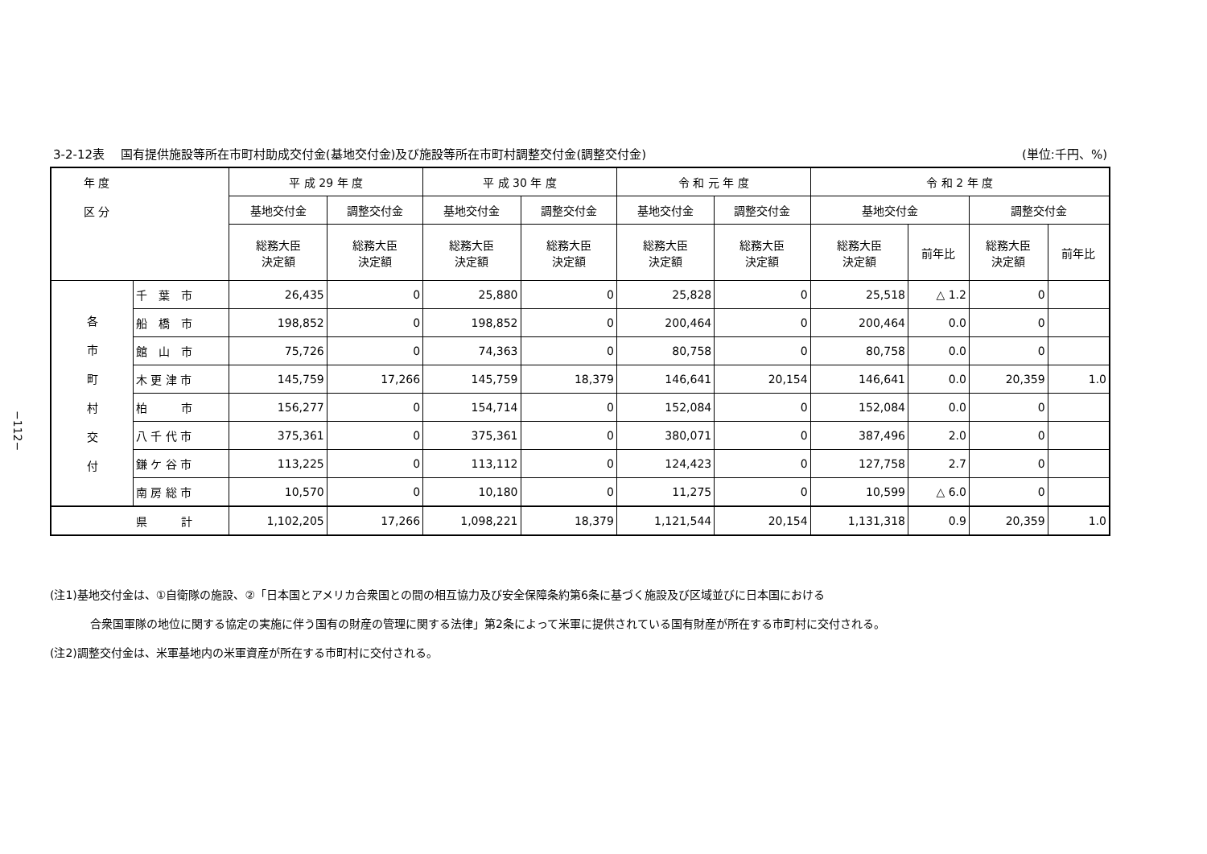−112−
3-2-12表　 国有提供施設等所在市町村助成交付金(基地交付金)及び施設等所在市町村調整交付金(調整交付金) (単位:千円、%)
| 年 度 区 分 | | 平 成 29 年 度 | | 平 成 30 年 度 | | 令 和 元 年 度 | | 令 和 2 年 度 | | | |
| --- | --- | --- | --- | --- | --- | --- | --- | --- | --- | --- | --- |
| | | 基地交付金 | 調整交付金 | 基地交付金 | 調整交付金 | 基地交付金 | 調整交付金 | 基地交付金 | | 調整交付金 | |
| | | 総務大臣 決定額 | 総務大臣 決定額 | 総務大臣 決定額 | 総務大臣 決定額 | 総務大臣 決定額 | 総務大臣 決定額 | 総務大臣 決定額 | 前年比 | 総務大臣 決定額 | 前年比 |
| 各 市 町 村 交 付 | 千 葉 市 | 26,435 | 0 | 25,880 | 0 | 25,828 | 0 | 25,518 | △ 1.2 | 0 | |
| | 船 橋 市 | 198,852 | 0 | 198,852 | 0 | 200,464 | 0 | 200,464 | 0.0 | 0 | |
| | 館 山 市 | 75,726 | 0 | 74,363 | 0 | 80,758 | 0 | 80,758 | 0.0 | 0 | |
| | 木 更 津 市 | 145,759 | 17,266 | 145,759 | 18,379 | 146,641 | 20,154 | 146,641 | 0.0 | 20,359 | 1.0 |
| | 柏 市 | 156,277 | 0 | 154,714 | 0 | 152,084 | 0 | 152,084 | 0.0 | 0 | |
| | 八 千 代 市 | 375,361 | 0 | 375,361 | 0 | 380,071 | 0 | 387,496 | 2.0 | 0 | |
| | 鎌 ケ 谷 市 | 113,225 | 0 | 113,112 | 0 | 124,423 | 0 | 127,758 | 2.7 | 0 | |
| | 南 房 総 市 | 10,570 | 0 | 10,180 | 0 | 11,275 | 0 | 10,599 | △ 6.0 | 0 | |
| | 県 計 | 1,102,205 | 17,266 | 1,098,221 | 18,379 | 1,121,544 | 20,154 | 1,131,318 | 0.9 | 20,359 | 1.0 |
(注1)基地交付金は、①自衛隊の施設、②「日本国とアメリカ合衆国との間の相互協力及び安全保障条約第6条に基づく施設及び区域並びに日本国における
合衆国軍隊の地位に関する協定の実施に伴う国有の財産の管理に関する法律」第2条によって米軍に提供されている国有財産が所在する市町村に交付される。
(注2)調整交付金は、米軍基地内の米軍資産が所在する市町村に交付される。